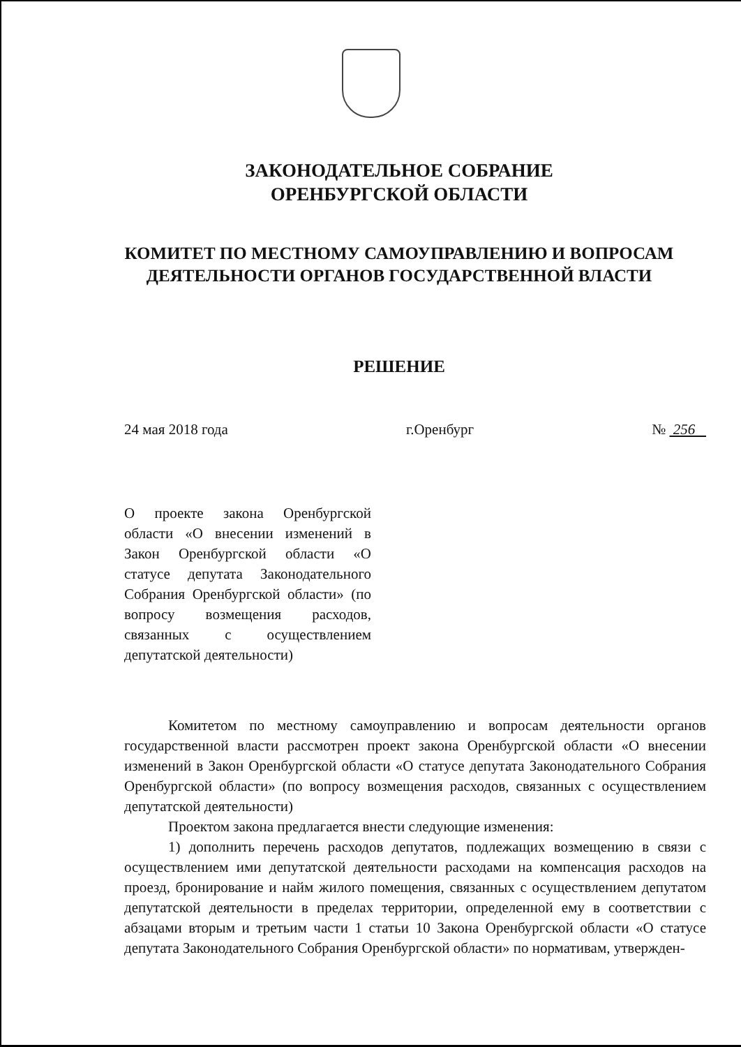ЗАКОНОДАТЕЛЬНОЕ СОБРАНИЕ
ОРЕНБУРГСКОЙ ОБЛАСТИ
КОМИТЕТ ПО МЕСТНОМУ САМОУПРАВЛЕНИЮ И ВОПРОСАМ
ДЕЯТЕЛЬНОСТИ ОРГАНОВ ГОСУДАРСТВЕННОЙ ВЛАСТИ
РЕШЕНИЕ
24 мая 2018 года г.Оренбург № 256
О проекте закона Оренбургской области «О внесении изменений в Закон Оренбургской области «О статусе депутата Законодательного Собрания Оренбургской области» (по вопросу возмещения расходов, связанных с осуществлением депутатской деятельности)
Комитетом по местному самоуправлению и вопросам деятельности органов государственной власти рассмотрен проект закона Оренбургской области «О внесении изменений в Закон Оренбургской области «О статусе депутата Законодательного Собрания Оренбургской области» (по вопросу возмещения расходов, связанных с осуществлением депутатской деятельности)
Проектом закона предлагается внести следующие изменения:
1) дополнить перечень расходов депутатов, подлежащих возмещению в связи с осуществлением ими депутатской деятельности расходами на компенсация расходов на проезд, бронирование и найм жилого помещения, связанных с осуществлением депутатом депутатской деятельности в пределах территории, определенной ему в соответствии с абзацами вторым и третьим части 1 статьи 10 Закона Оренбургской области «О статусе депутата Законодательного Собрания Оренбургской области» по нормативам, утвержден-